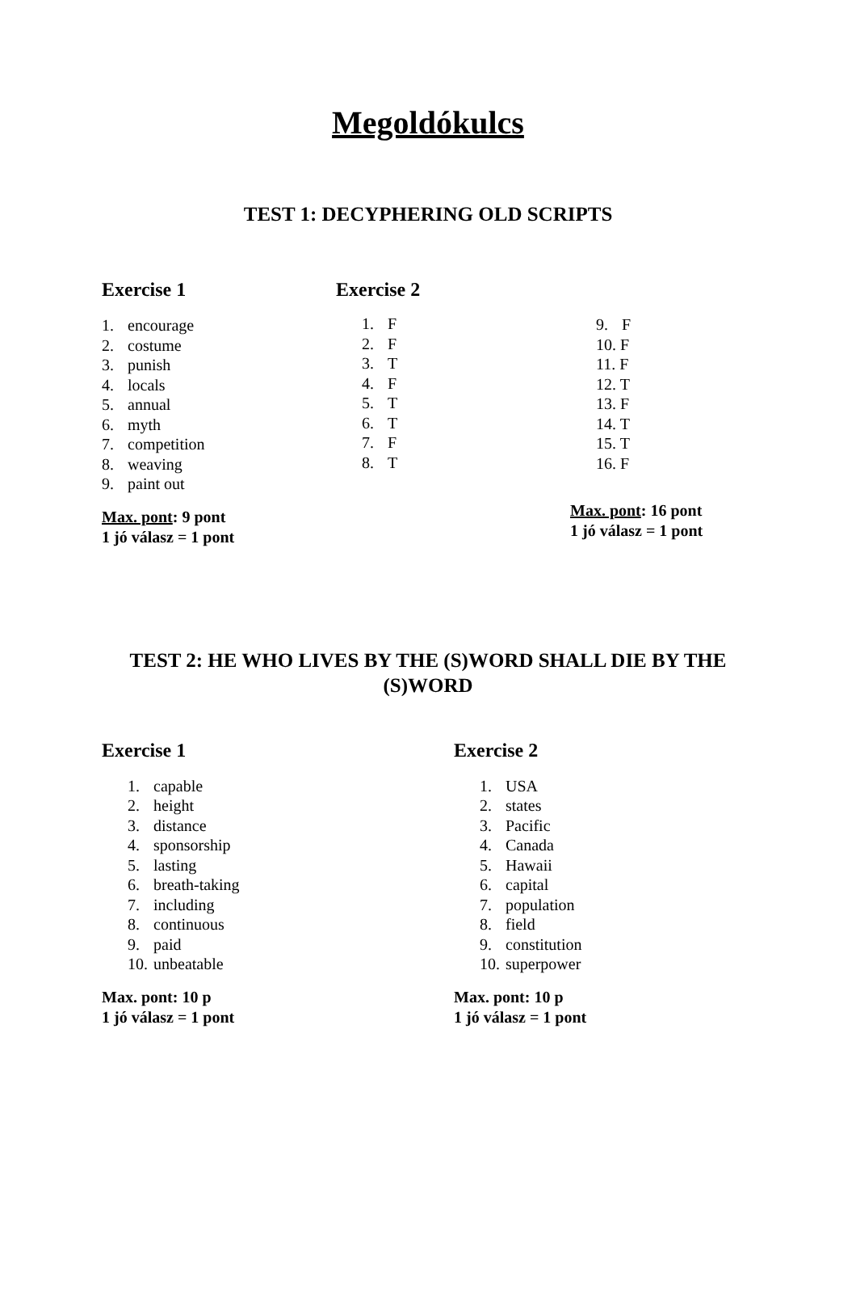Megoldókulcs
TEST 1: DECYPHERING OLD SCRIPTS
Exercise 1
1. encourage
2. costume
3. punish
4. locals
5. annual
6. myth
7. competition
8. weaving
9. paint out
Max. pont: 9 pont
1 jó válasz = 1 pont
Exercise 2
1. F
2. F
3. T
4. F
5. T
6. T
7. F
8. T
9. F
10. F
11. F
12. T
13. F
14. T
15. T
16. F
Max. pont: 16 pont
1 jó válasz = 1 pont
TEST 2: HE WHO LIVES BY THE (S)WORD SHALL DIE BY THE (S)WORD
Exercise 1
1. capable
2. height
3. distance
4. sponsorship
5. lasting
6. breath-taking
7. including
8. continuous
9. paid
10. unbeatable
Max. pont: 10 p
1 jó válasz = 1 pont
Exercise 2
1. USA
2. states
3. Pacific
4. Canada
5. Hawaii
6. capital
7. population
8. field
9. constitution
10. superpower
Max. pont: 10 p
1 jó válasz = 1 pont